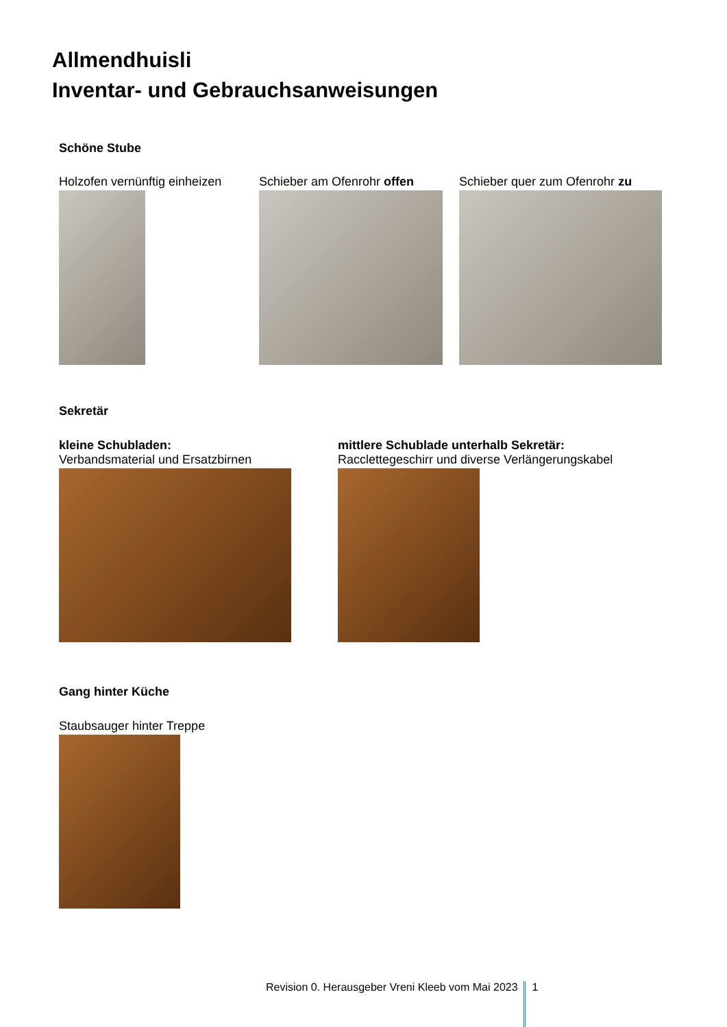Allmendhuisli
Inventar- und Gebrauchsanweisungen
Schöne Stube
Holzofen vernünftig einheizen Schieber am Ofenrohr offen Schieber quer zum Ofenrohr zu
Sekretär
kleine Schubladen:
Verbandsmaterial und Ersatzbirnen
mittlere Schublade unterhalb Sekretär:
Racclettegeschirr und diverse Verlängerungskabel
Gang hinter Küche
Staubsauger hinter Treppe
Revision 0. Herausgeber Vreni Kleeb vom Mai 2023 1